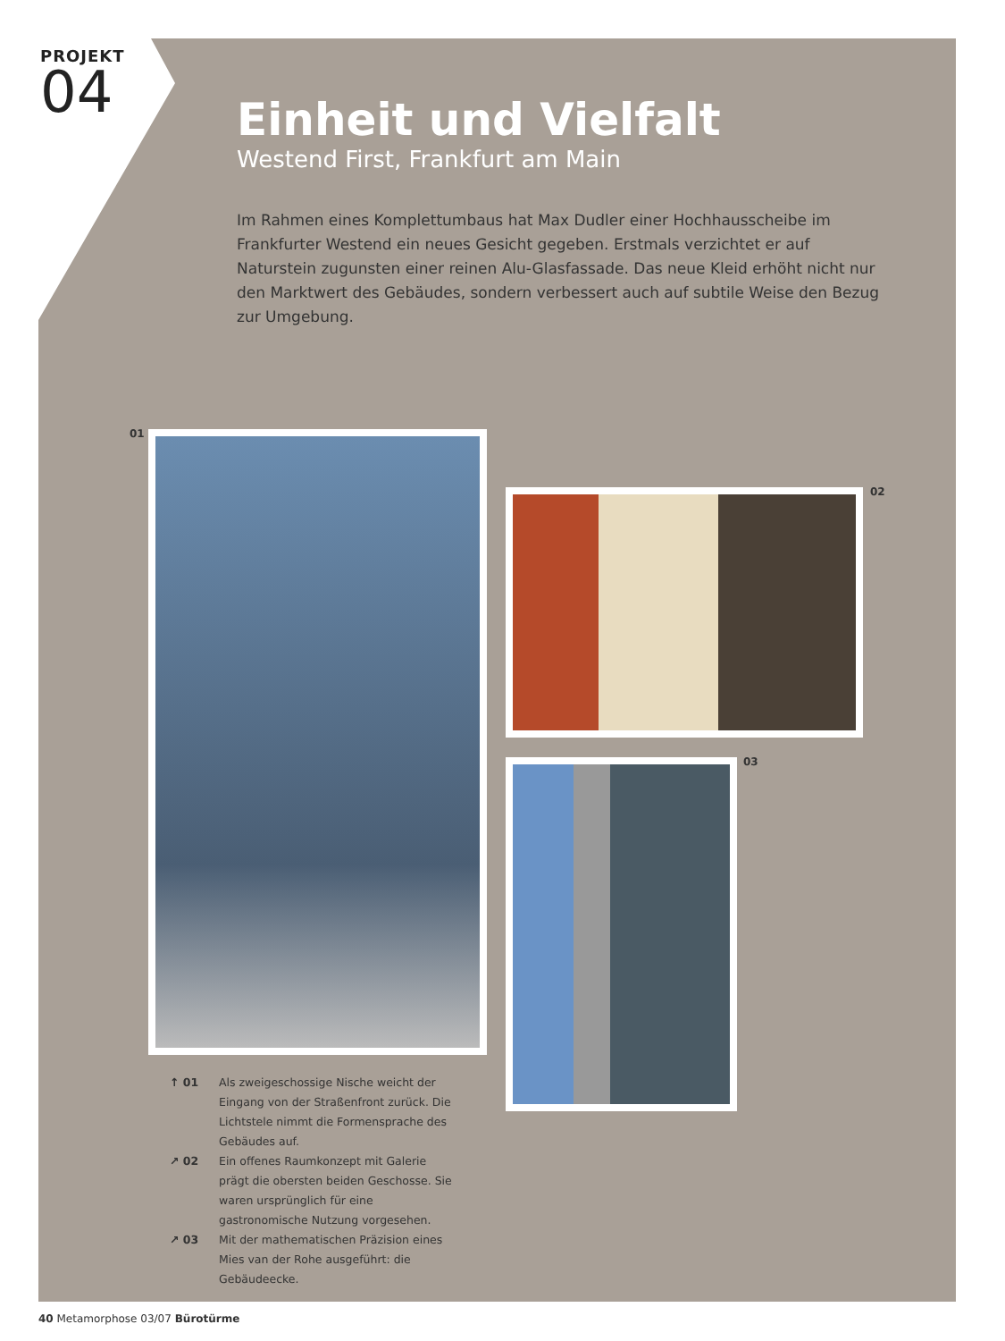PROJEKT
04
Einheit und Vielfalt
Westend First, Frankfurt am Main
Im Rahmen eines Komplettumbaus hat Max Dudler einer Hochhausscheibe im Frankfurter Westend ein neues Gesicht gegeben. Erstmals verzichtet er auf Naturstein zugunsten einer reinen Alu-Glasfassade. Das neue Kleid erhöht nicht nur den Marktwert des Gebäudes, sondern verbessert auch auf subtile Weise den Bezug zur Umgebung.
01
02
03
↑ 01 Als zweigeschossige Nische weicht der Eingang von der Straßenfront zurück. Die Lichtstele nimmt die Formensprache des Gebäudes auf.
↗ 02 Ein offenes Raumkonzept mit Galerie prägt die obersten beiden Geschosse. Sie waren ursprünglich für eine gastronomische Nutzung vorgesehen.
↗ 03 Mit der mathematischen Präzision eines Mies van der Rohe ausgeführt: die Gebäudeecke.
40 Metamorphose 03/07 Bürotürme